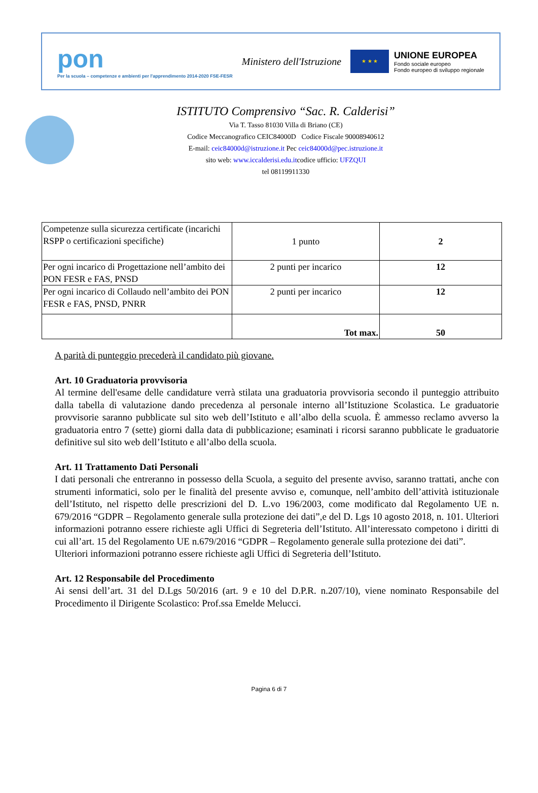pon
Per la scuola – competenze e ambienti per l'apprendimento 2014-2020 FSE-FESR
Ministero dell'Istruzione
★ ★ ★
UNIONE EUROPEA
Fondo sociale europeo
Fondo europeo di sviluppo regionale
ISTITUTO Comprensivo “Sac. R. Calderisi”
Via T. Tasso 81030 Villa di Briano (CE)
Codice Meccanografico CEIC84000D Codice Fiscale 90008940612
E-mail: ceic84000d@istruzione.it Pec ceic84000d@pec.istruzione.it
sito web: www.iccalderisi.edu.itcodice ufficio: UFZQUI
tel 08119911330
| Competenze sulla sicurezza certificate (incarichi RSPP o certificazioni specifiche) | 1 punto | 2 |
| Per ogni incarico di Progettazione nell’ambito dei PON FESR e FAS, PNSD | 2 punti per incarico | 12 |
| Per ogni incarico di Collaudo nell’ambito dei PON FESR e FAS, PNSD, PNRR | 2 punti per incarico | 12 |
| | Tot max. | 50 |
A parità di punteggio precederà il candidato più giovane.
Art. 10 Graduatoria provvisoria
Al termine dell'esame delle candidature verrà stilata una graduatoria provvisoria secondo il punteggio attribuito dalla tabella di valutazione dando precedenza al personale interno all’Istituzione Scolastica. Le graduatorie provvisorie saranno pubblicate sul sito web dell’Istituto e all’albo della scuola. È ammesso reclamo avverso la graduatoria entro 7 (sette) giorni dalla data di pubblicazione; esaminati i ricorsi saranno pubblicate le graduatorie definitive sul sito web dell’Istituto e all’albo della scuola.
Art. 11 Trattamento Dati Personali
I dati personali che entreranno in possesso della Scuola, a seguito del presente avviso, saranno trattati, anche con strumenti informatici, solo per le finalità del presente avviso e, comunque, nell’ambito dell’attività istituzionale dell’Istituto, nel rispetto delle prescrizioni del D. L.vo 196/2003, come modificato dal Regolamento UE n. 679/2016 “GDPR – Regolamento generale sulla protezione dei dati”,e del D. Lgs 10 agosto 2018, n. 101. Ulteriori informazioni potranno essere richieste agli Uffici di Segreteria dell’Istituto. All’interessato competono i diritti di cui all’art. 15 del Regolamento UE n.679/2016 “GDPR – Regolamento generale sulla protezione dei dati”.
Ulteriori informazioni potranno essere richieste agli Uffici di Segreteria dell’Istituto.
Art. 12 Responsabile del Procedimento
Ai sensi dell’art. 31 del D.Lgs 50/2016 (art. 9 e 10 del D.P.R. n.207/10), viene nominato Responsabile del Procedimento il Dirigente Scolastico: Prof.ssa Emelde Melucci.
Pagina 6 di 7